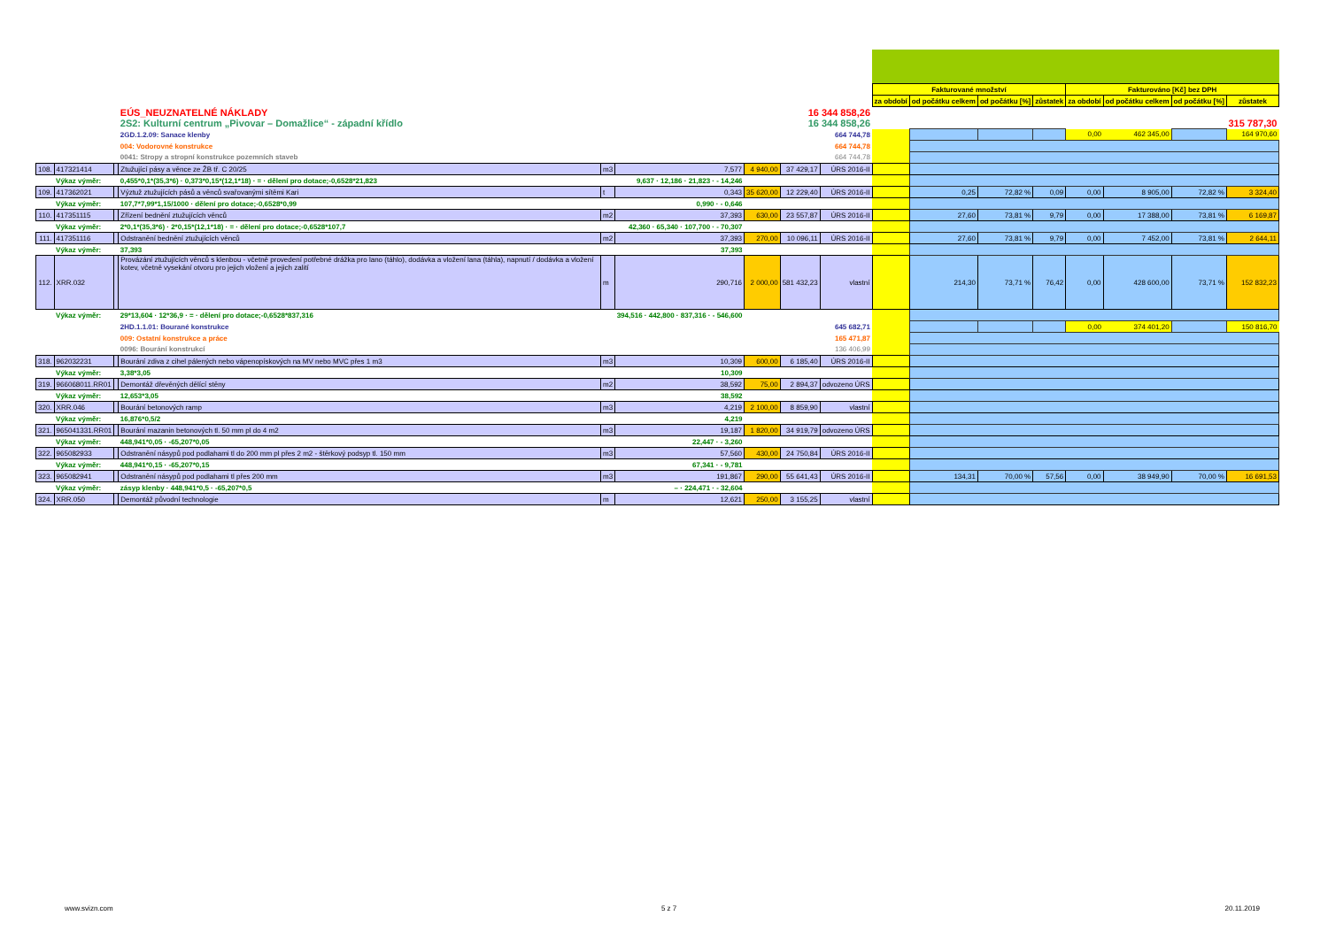| | | | | | | | | | Fakturované množství | | | | Fakturováno [Kč] bez DPH | | | |
| | | | | | | | | | za období | od počátku celkem | od počátku [%] | zůstatek | za období | od počátku celkem | od počátku [%] | zůstatek |
| | | | EÚS_NEUZNATELNÉ NÁKLADY | | | | 16 344 858,26 | | | | | | | | | |
| | | | 2S2: Kulturní centrum „Pivovar – Domažlice“ - západní křídlo | | | | 16 344 858,26 | | | | | | | | | 315 787,30 |
| | | | 2GD.1.2.09: Sanace klenby | | | | 664 744,78 | | | | | | 0,00 | 462 345,00 | | 164 970,60 |
| | | | 004: Vodorovné konstrukce | | | | 664 744,78 | | | | | | | | | |
| | | | 0041: Stropy a stropní konstrukce pozemních staveb | | | | 664 744,78 | | | | | | | | | |
| 108. | 417321414 | | Ztužující pásy a věnce ze ŽB tř. C 20/25 | m3 | 7,577 | 4 940,00 | 37 429,17 | ÚRS 2016-II | | | | | | | | |
| | Výkaz výměr: | | 0,455*0,1*(35,3*6) · 0,373*0,15*(12,1*18) · = · dělení pro dotace;-0,6528*21,823 | | 9,637 · 12,186 · 21,823 · - 14,246 | | | | | | | | | | | |
| 109. | 417362021 | | Výztuž ztužujících pásů a věnců svařovanými sítěmi Kari | t | 0,343 | 35 620,00 | 12 229,40 | ÚRS 2016-II | | 0,25 | 72,82 % | 0,09 | 0,00 | 8 905,00 | 72,82 % | 3 324,40 |
| | Výkaz výměr: | | 107,7*7,99*1,15/1000 · dělení pro dotace;-0,6528*0,99 | | 0,990 · - 0,646 | | | | | | | | | | | |
| 110. | 417351115 | | Zřízení bednění ztužujících věnců | m2 | 37,393 | 630,00 | 23 557,87 | ÚRS 2016-II | | 27,60 | 73,81 % | 9,79 | 0,00 | 17 388,00 | 73,81 % | 6 169,87 |
| | Výkaz výměr: | | 2*0,1*(35,3*6) · 2*0,15*(12,1*18) · = · dělení pro dotace;-0,6528*107,7 | | 42,360 · 65,340 · 107,700 · - 70,307 | | | | | | | | | | | |
| 111. | 417351116 | | Odstranění bednění ztužujících věnců | m2 | 37,393 | 270,00 | 10 096,11 | ÚRS 2016-II | | 27,60 | 73,81 % | 9,79 | 0,00 | 7 452,00 | 73,81 % | 2 644,11 |
| | Výkaz výměr: | | 37,393 | | 37,393 | | | | | | | | | | | |
| 112. | XRR.032 | | Provázání ztužujících věnců s klenbou - včetně provedení potřebné drážka pro lano (táhlo), dodávka a vložení lana (táhla), napnutí / dodávka a vložení kotev, včetně vysekání otvoru pro jejich vložení a jejich zalití | m | 290,716 | 2 000,00 | 581 432,23 | vlastní | | 214,30 | 73,71 % | 76,42 | 0,00 | 428 600,00 | 73,71 % | 152 832,23 |
| | Výkaz výměr: | | 29*13,604 · 12*36,9 · = · dělení pro dotace;-0,6528*837,316 | | 394,516 · 442,800 · 837,316 · - 546,600 | | | | | | | | | | | |
| | | | 2HD.1.1.01: Bourané konstrukce | | | | 645 682,71 | | | | | | 0,00 | 374 401,20 | | 150 816,70 |
| | | | 009: Ostatní konstrukce a práce | | | | 165 471,87 | | | | | | | | | |
| | | | 0096: Bourání konstrukcí | | | | 136 406,99 | | | | | | | | | |
| 318. | 962032231 | | Bourání zdiva z cihel pálených nebo vápenopískových na MV nebo MVC přes 1 m3 | m3 | 10,309 | 600,00 | 6 185,40 | ÚRS 2016-II | | | | | | | | |
| | Výkaz výměr: | | 3,38*3,05 | | 10,309 | | | | | | | | | | | |
| 319. | 966068011.RR01 | | Demontáž dřevěných dělící stěny | m2 | 38,592 | 75,00 | 2 894,37 | odvozeno ÚRS | | | | | | | | |
| | Výkaz výměr: | | 12,653*3,05 | | 38,592 | | | | | | | | | | | |
| 320. | XRR.046 | | Bourání betonových ramp | m3 | 4,219 | 2 100,00 | 8 859,90 | vlastní | | | | | | | | |
| | Výkaz výměr: | | 16,876*0,5/2 | | 4,219 | | | | | | | | | | | |
| 321. | 965041331.RR01 | | Bourání mazanin betonových tl. 50 mm pl do 4 m2 | m3 | 19,187 | 1 820,00 | 34 919,79 | odvozeno ÚRS | | | | | | | | |
| | Výkaz výměr: | | 448,941*0,05 · -65,207*0,05 | | 22,447 · - 3,260 | | | | | | | | | | | |
| 322. | 965082933 | | Odstranění násypů pod podlahami tl do 200 mm pl přes 2 m2 - štěrkový podsyp tl. 150 mm | m3 | 57,560 | 430,00 | 24 750,84 | ÚRS 2016-II | | | | | | | | |
| | Výkaz výměr: | | 448,941*0,15 · -65,207*0,15 | | 67,341 · - 9,781 | | | | | | | | | | | |
| 323. | 965082941 | | Odstranění násypů pod podlahami tl přes 200 mm | m3 | 191,867 | 290,00 | 55 641,43 | ÚRS 2016-II | | 134,31 | 70,00 % | 57,56 | 0,00 | 38 949,90 | 70,00 % | 16 691,53 |
| | Výkaz výměr: | | zásyp klenby · 448,941*0,5 · -65,207*0,5 | | – · 224,471 · - 32,604 | | | | | | | | | | | |
| 324. | XRR.050 | | Demontáž původní technologie | m | 12,621 | 250,00 | 3 155,25 | vlastní | | | | | | | | |
www.svizn.com 5 z 7 20.11.2019